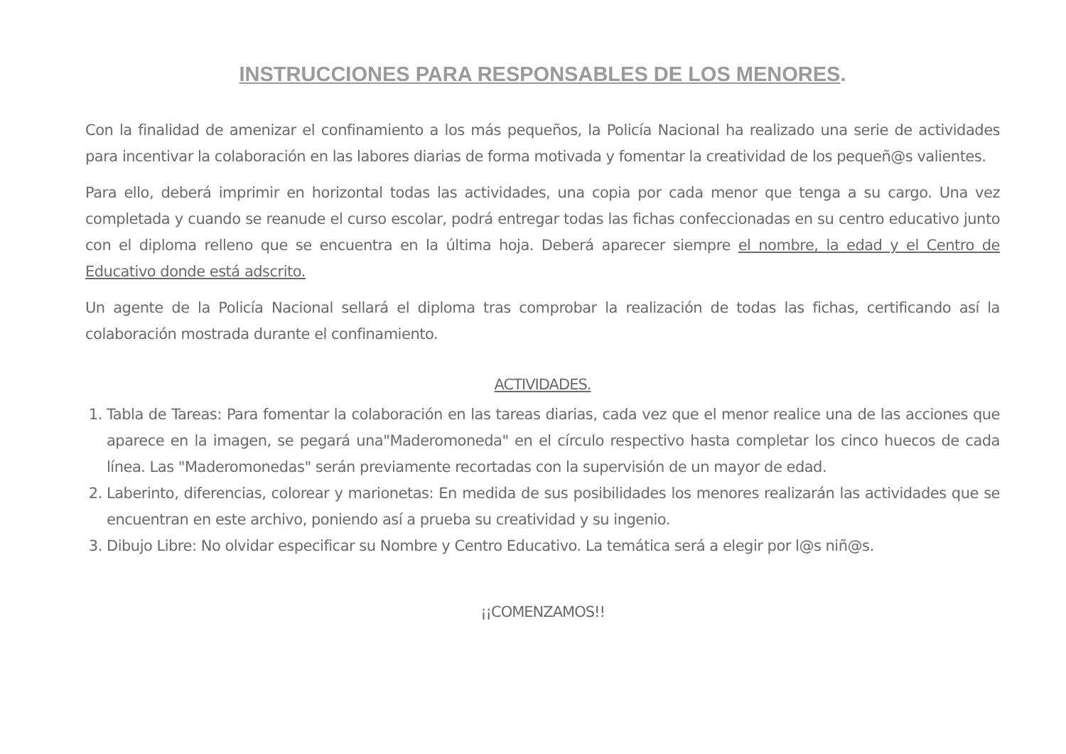INSTRUCCIONES PARA RESPONSABLES DE LOS MENORES.
Con la finalidad de amenizar el confinamiento a los más pequeños, la Policía Nacional ha realizado una serie de actividades para incentivar la colaboración en las labores diarias de forma motivada y fomentar la creatividad de los pequeñ@s valientes.
Para ello, deberá imprimir en horizontal todas las actividades, una copia por cada menor que tenga a su cargo. Una vez completada y cuando se reanude el curso escolar, podrá entregar todas las fichas confeccionadas en su centro educativo junto con el diploma relleno que se encuentra en la última hoja. Deberá aparecer siempre el nombre, la edad y el Centro de Educativo donde está adscrito.
Un agente de la Policía Nacional sellará el diploma tras comprobar la realización de todas las fichas, certificando así la colaboración mostrada durante el confinamiento.
ACTIVIDADES.
1. Tabla de Tareas: Para fomentar la colaboración en las tareas diarias, cada vez que el menor realice una de las acciones que aparece en la imagen, se pegará una"Maderomoneda" en el círculo respectivo hasta completar los cinco huecos de cada línea. Las "Maderomonedas" serán previamente recortadas con la supervisión de un mayor de edad.
2. Laberinto, diferencias, colorear y marionetas: En medida de sus posibilidades los menores realizarán las actividades que se encuentran en este archivo, poniendo así a prueba su creatividad y su ingenio.
3. Dibujo Libre: No olvidar especificar su Nombre y Centro Educativo. La temática será a elegir por l@s niñ@s.
¡¡COMENZAMOS!!